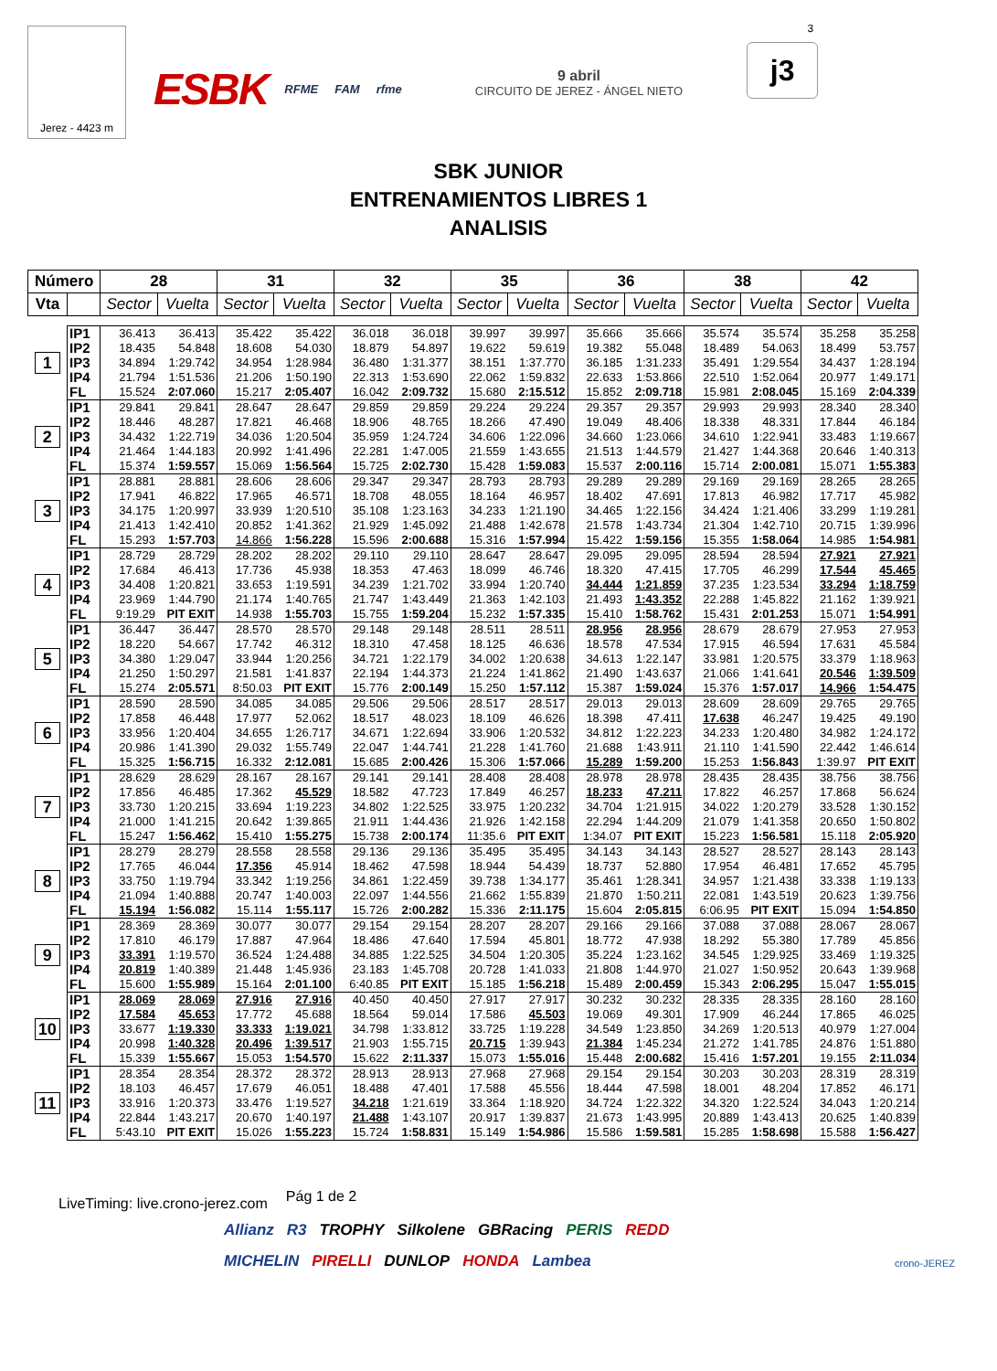Jerez - 4423 m
ESBK RFME FAM rfme
9 abril
CIRCUITO DE JEREZ - ÁNGEL NIETO
j3
3
SBK JUNIOR
ENTRENAMIENTOS LIBRES 1
ANALISIS
| Número | | 28 | | 31 | | 32 | | 35 | | 36 | | 38 | | 42 | |
| --- | --- | --- | --- | --- | --- | --- | --- | --- | --- | --- | --- | --- | --- | --- | --- |
| Vta | | Sector | Vuelta | Sector | Vuelta | Sector | Vuelta | Sector | Vuelta | Sector | Vuelta | Sector | Vuelta | Sector | Vuelta |
| 1 | IP1 | 36.413 | 36.413 | 35.422 | 35.422 | 36.018 | 36.018 | 39.997 | 39.997 | 35.666 | 35.666 | 35.574 | 35.574 | 35.258 | 35.258 |
| | IP2 | 18.435 | 54.848 | 18.608 | 54.030 | 18.879 | 54.897 | 19.622 | 59.619 | 19.382 | 55.048 | 18.489 | 54.063 | 18.499 | 53.757 |
| | IP3 | 34.894 | 1:29.742 | 34.954 | 1:28.984 | 36.480 | 1:31.377 | 38.151 | 1:37.770 | 36.185 | 1:31.233 | 35.491 | 1:29.554 | 34.437 | 1:28.194 |
| | IP4 | 21.794 | 1:51.536 | 21.206 | 1:50.190 | 22.313 | 1:53.690 | 22.062 | 1:59.832 | 22.633 | 1:53.866 | 22.510 | 1:52.064 | 20.977 | 1:49.171 |
| | FL | 15.524 | 2:07.060 | 15.217 | 2:05.407 | 16.042 | 2:09.732 | 15.680 | 2:15.512 | 15.852 | 2:09.718 | 15.981 | 2:08.045 | 15.169 | 2:04.339 |
| 2 | IP1 | 29.841 | 29.841 | 28.647 | 28.647 | 29.859 | 29.859 | 29.224 | 29.224 | 29.357 | 29.357 | 29.993 | 29.993 | 28.340 | 28.340 |
| | IP2 | 18.446 | 48.287 | 17.821 | 46.468 | 18.906 | 48.765 | 18.266 | 47.490 | 19.049 | 48.406 | 18.338 | 48.331 | 17.844 | 46.184 |
| | IP3 | 34.432 | 1:22.719 | 34.036 | 1:20.504 | 35.959 | 1:24.724 | 34.606 | 1:22.096 | 34.660 | 1:23.066 | 34.610 | 1:22.941 | 33.483 | 1:19.667 |
| | IP4 | 21.464 | 1:44.183 | 20.992 | 1:41.496 | 22.281 | 1:47.005 | 21.559 | 1:43.655 | 21.513 | 1:44.579 | 21.427 | 1:44.368 | 20.646 | 1:40.313 |
| | FL | 15.374 | 1:59.557 | 15.069 | 1:56.564 | 15.725 | 2:02.730 | 15.428 | 1:59.083 | 15.537 | 2:00.116 | 15.714 | 2:00.081 | 15.071 | 1:55.383 |
| 3 | IP1 | 28.881 | 28.881 | 28.606 | 28.606 | 29.347 | 29.347 | 28.793 | 28.793 | 29.289 | 29.289 | 29.169 | 29.169 | 28.265 | 28.265 |
| | IP2 | 17.941 | 46.822 | 17.965 | 46.571 | 18.708 | 48.055 | 18.164 | 46.957 | 18.402 | 47.691 | 17.813 | 46.982 | 17.717 | 45.982 |
| | IP3 | 34.175 | 1:20.997 | 33.939 | 1:20.510 | 35.108 | 1:23.163 | 34.233 | 1:21.190 | 34.465 | 1:22.156 | 34.424 | 1:21.406 | 33.299 | 1:19.281 |
| | IP4 | 21.413 | 1:42.410 | 20.852 | 1:41.362 | 21.929 | 1:45.092 | 21.488 | 1:42.678 | 21.578 | 1:43.734 | 21.304 | 1:42.710 | 20.715 | 1:39.996 |
| | FL | 15.293 | 1:57.703 | 14.866 | 1:56.228 | 15.596 | 2:00.688 | 15.316 | 1:57.994 | 15.422 | 1:59.156 | 15.355 | 1:58.064 | 14.985 | 1:54.981 |
| 4 | IP1 | 28.729 | 28.729 | 28.202 | 28.202 | 29.110 | 29.110 | 28.647 | 28.647 | 29.095 | 29.095 | 28.594 | 28.594 | 27.921 | 27.921 |
| | IP2 | 17.684 | 46.413 | 17.736 | 45.938 | 18.353 | 47.463 | 18.099 | 46.746 | 18.320 | 47.415 | 17.705 | 46.299 | 17.544 | 45.465 |
| | IP3 | 34.408 | 1:20.821 | 33.653 | 1:19.591 | 34.239 | 1:21.702 | 33.994 | 1:20.740 | 34.444 | 1:21.859 | 37.235 | 1:23.534 | 33.294 | 1:18.759 |
| | IP4 | 23.969 | 1:44.790 | 21.174 | 1:40.765 | 21.747 | 1:43.449 | 21.363 | 1:42.103 | 21.493 | 1:43.352 | 22.288 | 1:45.822 | 21.162 | 1:39.921 |
| | FL | 9:19.29 | PIT EXIT | 14.938 | 1:55.703 | 15.755 | 1:59.204 | 15.232 | 1:57.335 | 15.410 | 1:58.762 | 15.431 | 2:01.253 | 15.071 | 1:54.991 |
| 5 | IP1 | 36.447 | 36.447 | 28.570 | 28.570 | 29.148 | 29.148 | 28.511 | 28.511 | 28.956 | 28.956 | 28.679 | 28.679 | 27.953 | 27.953 |
| | IP2 | 18.220 | 54.667 | 17.742 | 46.312 | 18.310 | 47.458 | 18.125 | 46.636 | 18.578 | 47.534 | 17.915 | 46.594 | 17.631 | 45.584 |
| | IP3 | 34.380 | 1:29.047 | 33.944 | 1:20.256 | 34.721 | 1:22.179 | 34.002 | 1:20.638 | 34.613 | 1:22.147 | 33.981 | 1:20.575 | 33.379 | 1:18.963 |
| | IP4 | 21.250 | 1:50.297 | 21.581 | 1:41.837 | 22.194 | 1:44.373 | 21.224 | 1:41.862 | 21.490 | 1:43.637 | 21.066 | 1:41.641 | 20.546 | 1:39.509 |
| | FL | 15.274 | 2:05.571 | 8:50.03 | PIT EXIT | 15.776 | 2:00.149 | 15.250 | 1:57.112 | 15.387 | 1:59.024 | 15.376 | 1:57.017 | 14.966 | 1:54.475 |
| 6 | IP1 | 28.590 | 28.590 | 34.085 | 34.085 | 29.506 | 29.506 | 28.517 | 28.517 | 29.013 | 29.013 | 28.609 | 28.609 | 29.765 | 29.765 |
| | IP2 | 17.858 | 46.448 | 17.977 | 52.062 | 18.517 | 48.023 | 18.109 | 46.626 | 18.398 | 47.411 | 17.638 | 46.247 | 19.425 | 49.190 |
| | IP3 | 33.956 | 1:20.404 | 34.655 | 1:26.717 | 34.671 | 1:22.694 | 33.906 | 1:20.532 | 34.812 | 1:22.223 | 34.233 | 1:20.480 | 34.982 | 1:24.172 |
| | IP4 | 20.986 | 1:41.390 | 29.032 | 1:55.749 | 22.047 | 1:44.741 | 21.228 | 1:41.760 | 21.688 | 1:43.911 | 21.110 | 1:41.590 | 22.442 | 1:46.614 |
| | FL | 15.325 | 1:56.715 | 16.332 | 2:12.081 | 15.685 | 2:00.426 | 15.306 | 1:57.066 | 15.289 | 1:59.200 | 15.253 | 1:56.843 | 1:39.97 | PIT EXIT |
| 7 | IP1 | 28.629 | 28.629 | 28.167 | 28.167 | 29.141 | 29.141 | 28.408 | 28.408 | 28.978 | 28.978 | 28.435 | 28.435 | 38.756 | 38.756 |
| | IP2 | 17.856 | 46.485 | 17.362 | 45.529 | 18.582 | 47.723 | 17.849 | 46.257 | 18.233 | 47.211 | 17.822 | 46.257 | 17.868 | 56.624 |
| | IP3 | 33.730 | 1:20.215 | 33.694 | 1:19.223 | 34.802 | 1:22.525 | 33.975 | 1:20.232 | 34.704 | 1:21.915 | 34.022 | 1:20.279 | 33.528 | 1:30.152 |
| | IP4 | 21.000 | 1:41.215 | 20.642 | 1:39.865 | 21.911 | 1:44.436 | 21.926 | 1:42.158 | 22.294 | 1:44.209 | 21.079 | 1:41.358 | 20.650 | 1:50.802 |
| | FL | 15.247 | 1:56.462 | 15.410 | 1:55.275 | 15.738 | 2:00.174 | 11:35.6 | PIT EXIT | 1:34.07 | PIT EXIT | 15.223 | 1:56.581 | 15.118 | 2:05.920 |
| 8 | IP1 | 28.279 | 28.279 | 28.558 | 28.558 | 29.136 | 29.136 | 35.495 | 35.495 | 34.143 | 34.143 | 28.527 | 28.527 | 28.143 | 28.143 |
| | IP2 | 17.765 | 46.044 | 17.356 | 45.914 | 18.462 | 47.598 | 18.944 | 54.439 | 18.737 | 52.880 | 17.954 | 46.481 | 17.652 | 45.795 |
| | IP3 | 33.750 | 1:19.794 | 33.342 | 1:19.256 | 34.861 | 1:22.459 | 39.738 | 1:34.177 | 35.461 | 1:28.341 | 34.957 | 1:21.438 | 33.338 | 1:19.133 |
| | IP4 | 21.094 | 1:40.888 | 20.747 | 1:40.003 | 22.097 | 1:44.556 | 21.662 | 1:55.839 | 21.870 | 1:50.211 | 22.081 | 1:43.519 | 20.623 | 1:39.756 |
| | FL | 15.194 | 1:56.082 | 15.114 | 1:55.117 | 15.726 | 2:00.282 | 15.336 | 2:11.175 | 15.604 | 2:05.815 | 6:06.95 | PIT EXIT | 15.094 | 1:54.850 |
| 9 | IP1 | 28.369 | 28.369 | 30.077 | 30.077 | 29.154 | 29.154 | 28.207 | 28.207 | 29.166 | 29.166 | 37.088 | 37.088 | 28.067 | 28.067 |
| | IP2 | 17.810 | 46.179 | 17.887 | 47.964 | 18.486 | 47.640 | 17.594 | 45.801 | 18.772 | 47.938 | 18.292 | 55.380 | 17.789 | 45.856 |
| | IP3 | 33.391 | 1:19.570 | 36.524 | 1:24.488 | 34.885 | 1:22.525 | 34.504 | 1:20.305 | 35.224 | 1:23.162 | 34.545 | 1:29.925 | 33.469 | 1:19.325 |
| | IP4 | 20.819 | 1:40.389 | 21.448 | 1:45.936 | 23.183 | 1:45.708 | 20.728 | 1:41.033 | 21.808 | 1:44.970 | 21.027 | 1:50.952 | 20.643 | 1:39.968 |
| | FL | 15.600 | 1:55.989 | 15.164 | 2:01.100 | 6:40.85 | PIT EXIT | 15.185 | 1:56.218 | 15.489 | 2:00.459 | 15.343 | 2:06.295 | 15.047 | 1:55.015 |
| 10 | IP1 | 28.069 | 28.069 | 27.916 | 27.916 | 40.450 | 40.450 | 27.917 | 27.917 | 30.232 | 30.232 | 28.335 | 28.335 | 28.160 | 28.160 |
| | IP2 | 17.584 | 45.653 | 17.772 | 45.688 | 18.564 | 59.014 | 17.586 | 45.503 | 19.069 | 49.301 | 17.909 | 46.244 | 17.865 | 46.025 |
| | IP3 | 33.677 | 1:19.330 | 33.333 | 1:19.021 | 34.798 | 1:33.812 | 33.725 | 1:19.228 | 34.549 | 1:23.850 | 34.269 | 1:20.513 | 40.979 | 1:27.004 |
| | IP4 | 20.998 | 1:40.328 | 20.496 | 1:39.517 | 21.903 | 1:55.715 | 20.715 | 1:39.943 | 21.384 | 1:45.234 | 21.272 | 1:41.785 | 24.876 | 1:51.880 |
| | FL | 15.339 | 1:55.667 | 15.053 | 1:54.570 | 15.622 | 2:11.337 | 15.073 | 1:55.016 | 15.448 | 2:00.682 | 15.416 | 1:57.201 | 19.155 | 2:11.034 |
| 11 | IP1 | 28.354 | 28.354 | 28.372 | 28.372 | 28.913 | 28.913 | 27.968 | 27.968 | 29.154 | 29.154 | 30.203 | 30.203 | 28.319 | 28.319 |
| | IP2 | 18.103 | 46.457 | 17.679 | 46.051 | 18.488 | 47.401 | 17.588 | 45.556 | 18.444 | 47.598 | 18.001 | 48.204 | 17.852 | 46.171 |
| | IP3 | 33.916 | 1:20.373 | 33.476 | 1:19.527 | 34.218 | 1:21.619 | 33.364 | 1:18.920 | 34.724 | 1:22.322 | 34.320 | 1:22.524 | 34.043 | 1:20.214 |
| | IP4 | 22.844 | 1:43.217 | 20.670 | 1:40.197 | 21.488 | 1:43.107 | 20.917 | 1:39.837 | 21.673 | 1:43.995 | 20.889 | 1:43.413 | 20.625 | 1:40.839 |
| | FL | 5:43.10 | PIT EXIT | 15.026 | 1:55.223 | 15.724 | 1:58.831 | 15.149 | 1:54.986 | 15.586 | 1:59.581 | 15.285 | 1:58.698 | 15.588 | 1:56.427 |
LiveTiming: live.crono-jerez.com
Pág 1 de 2
Allianz R3 TROPHY Silkolene GBRacing PERIS REDD MICHELIN PIRELLI DUNLOP HONDA Lambea
crono-JEREZ